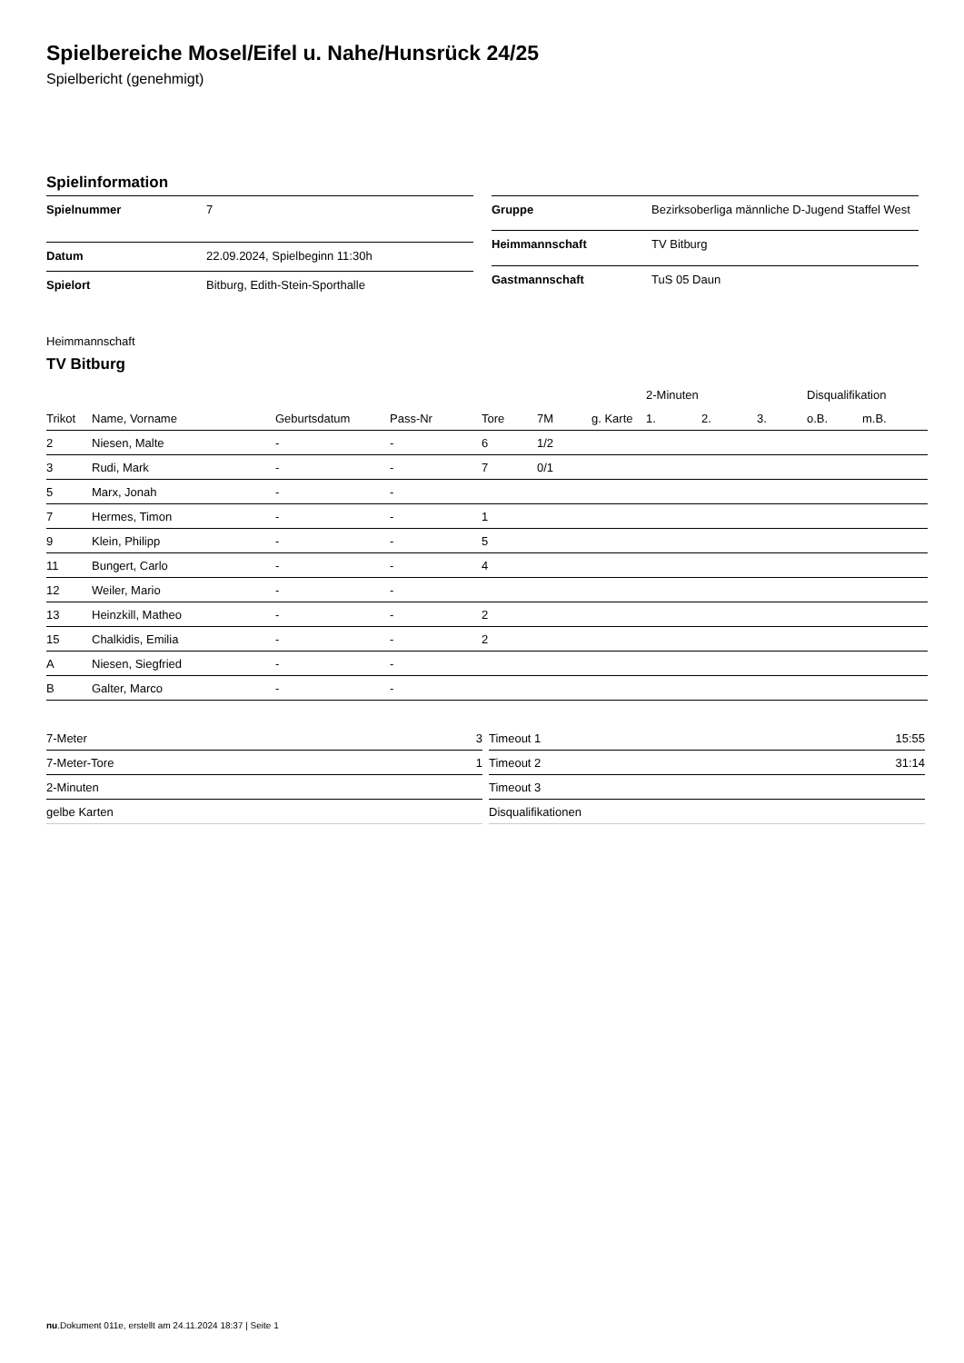Spielbereiche Mosel/Eifel u. Nahe/Hunsrück 24/25
Spielbericht (genehmigt)
Spielinformation
| Spielnummer | 7 |
| Datum | 22.09.2024, Spielbeginn 11:30h |
| Spielort | Bitburg, Edith-Stein-Sporthalle |
| Gruppe | Bezirksoberliga männliche D-Jugend Staffel West |
| Heimmannschaft | TV Bitburg |
| Gastmannschaft | TuS 05 Daun |
Heimmannschaft
TV Bitburg
| | | | | | | | 2-Minuten | | | Disqualifikation | |
| --- | --- | --- | --- | --- | --- | --- | --- | --- | --- | --- | --- |
| Trikot | Name, Vorname | Geburtsdatum | Pass-Nr | Tore | 7M | g. Karte | 1. | 2. | 3. | o.B. | m.B. |
| 2 | Niesen, Malte | - | - | 6 | 1/2 | | | | | | |
| 3 | Rudi, Mark | - | - | 7 | 0/1 | | | | | | |
| 5 | Marx, Jonah | - | - | | | | | | | | |
| 7 | Hermes, Timon | - | - | 1 | | | | | | | |
| 9 | Klein, Philipp | - | - | 5 | | | | | | | |
| 11 | Bungert, Carlo | - | - | 4 | | | | | | | |
| 12 | Weiler, Mario | - | - | | | | | | | | |
| 13 | Heinzkill, Matheo | - | - | 2 | | | | | | | |
| 15 | Chalkidis, Emilia | - | - | 2 | | | | | | | |
| A | Niesen, Siegfried | - | - | | | | | | | | |
| B | Galter, Marco | - | - | | | | | | | | |
| 7-Meter | 3 |
| 7-Meter-Tore | 1 |
| 2-Minuten | |
| gelbe Karten | |
| Timeout 1 | 15:55 |
| Timeout 2 | 31:14 |
| Timeout 3 | |
| Disqualifikationen | |
nu.Dokument 011e, erstellt am 24.11.2024 18:37 | Seite 1